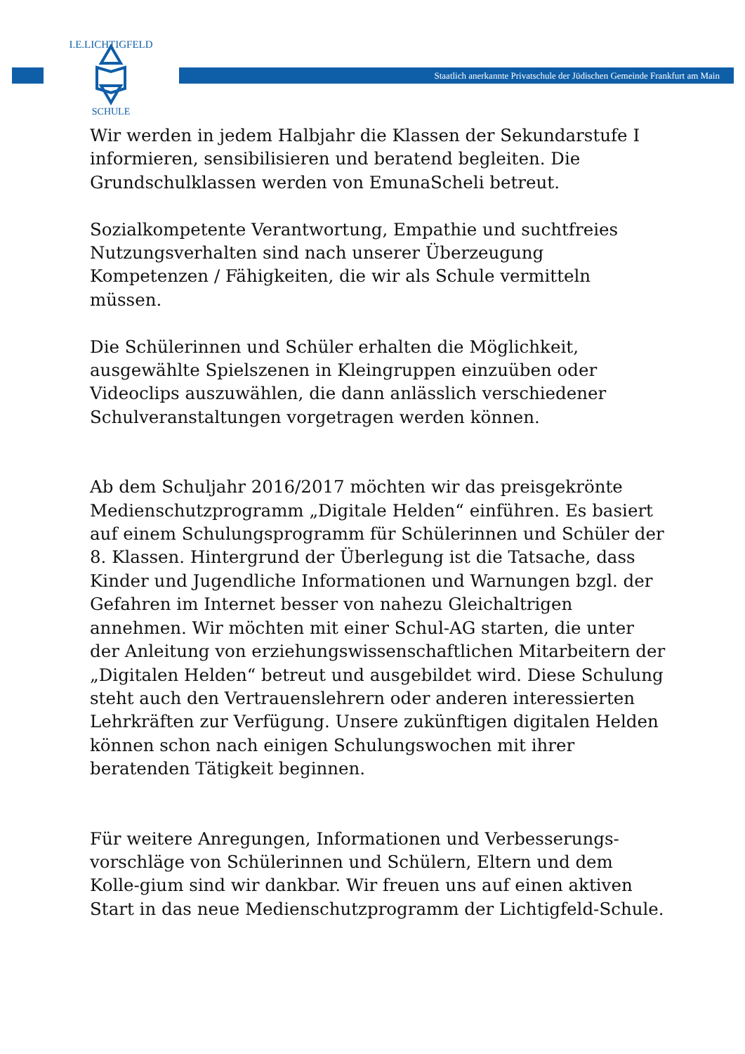Staatlich anerkannte Privatschule der Jüdischen Gemeinde Frankfurt am Main
I.E.LICHTIGFELD
SCHULE
Wir werden in jedem Halbjahr die Klassen der Sekundarstufe I informieren, sensibilisieren und beratend begleiten. Die Grundschulklassen werden von EmunaScheli betreut.
Sozialkompetente Verantwortung, Empathie und suchtfreies Nutzungsverhalten sind nach unserer Überzeugung Kompetenzen / Fähigkeiten, die wir als Schule vermitteln müssen.
Die Schülerinnen und Schüler erhalten die Möglichkeit, ausgewählte Spielszenen in Kleingruppen einzuüben oder Videoclips auszuwählen, die dann anlässlich verschiedener Schulveranstaltungen vorgetragen werden können.
Ab dem Schuljahr 2016/2017 möchten wir das preisgekrönte Medienschutzprogramm „Digitale Helden“ einführen. Es basiert auf einem Schulungsprogramm für Schülerinnen und Schüler der 8. Klassen. Hintergrund der Überlegung ist die Tatsache, dass Kinder und Jugendliche Informationen und Warnungen bzgl. der Gefahren im Internet besser von nahezu Gleichaltrigen annehmen. Wir möchten mit einer Schul-AG starten, die unter der Anleitung von erziehungswissenschaftlichen Mitarbeitern der „Digitalen Helden“ betreut und ausgebildet wird. Diese Schulung steht auch den Vertrauenslehrern oder anderen interessierten Lehrkräften zur Verfügung. Unsere zukünftigen digitalen Helden können schon nach einigen Schulungswochen mit ihrer beratenden Tätigkeit beginnen.
Für weitere Anregungen, Informationen und Verbesserungs-vorschläge von Schülerinnen und Schülern, Eltern und dem Kolle-gium sind wir dankbar. Wir freuen uns auf einen aktiven Start in das neue Medienschutzprogramm der Lichtigfeld-Schule.